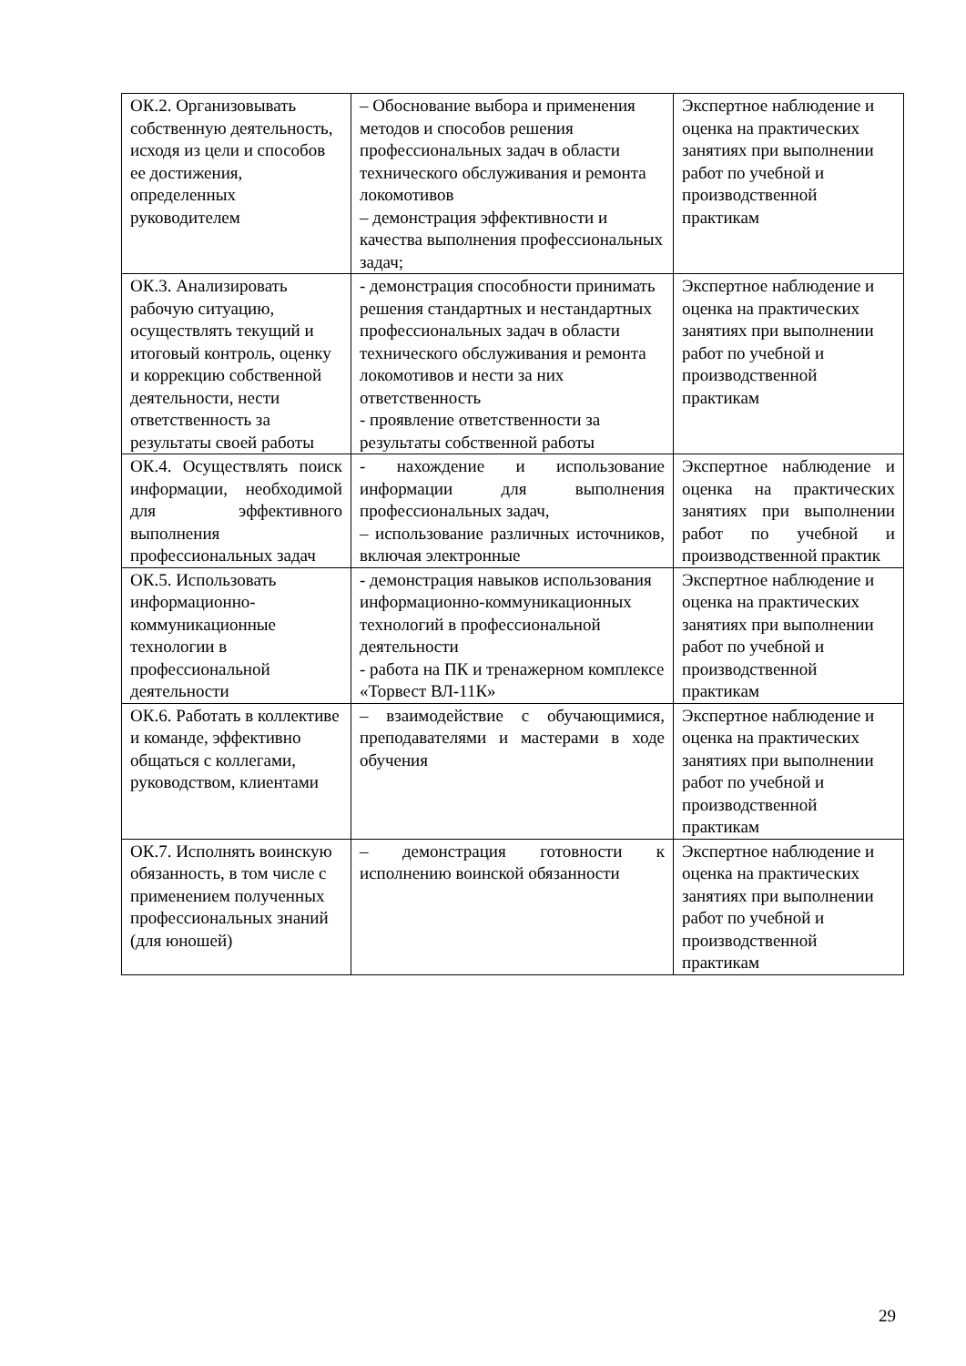| ОК.2. Организовывать собственную деятельность, исходя из цели и способов ее достижения, определенных руководителем | – Обоснование выбора и применения методов и способов решения профессиональных задач в области технического обслуживания и ремонта локомотивов – демонстрация эффективности и качества выполнения профессиональных задач; | Экспертное наблюдение и оценка на практических занятиях при выполнении работ по учебной и производственной практикам |
| ОК.3. Анализировать рабочую ситуацию, осуществлять текущий и итоговый контроль, оценку и коррекцию собственной деятельности, нести ответственность за результаты своей работы | - демонстрация способности принимать решения стандартных и нестандартных профессиональных задач в области технического обслуживания и ремонта локомотивов и нести за них ответственность - проявление ответственности за результаты собственной работы | Экспертное наблюдение и оценка на практических занятиях при выполнении работ по учебной и производственной практикам |
| ОК.4. Осуществлять поиск информации, необходимой для эффективного выполнения профессиональных задач | - нахождение и использование информации для выполнения профессиональных задач, – использование различных источников, включая электронные | Экспертное наблюдение и оценка на практических занятиях при выполнении работ по учебной и производственной практик |
| ОК.5. Использовать информационно-коммуникационные технологии в профессиональной деятельности | - демонстрация навыков использования информационно-коммуникационных технологий в профессиональной деятельности - работа на ПК и тренажерном комплексе «Торвест ВЛ-11К» | Экспертное наблюдение и оценка на практических занятиях при выполнении работ по учебной и производственной практикам |
| ОК.6. Работать в коллективе и команде, эффективно общаться с коллегами, руководством, клиентами | – взаимодействие с обучающимися, преподавателями и мастерами в ходе обучения | Экспертное наблюдение и оценка на практических занятиях при выполнении работ по учебной и производственной практикам |
| ОК.7. Исполнять воинскую обязанность, в том числе с применением полученных профессиональных знаний (для юношей) | – демонстрация готовности к исполнению воинской обязанности | Экспертное наблюдение и оценка на практических занятиях при выполнении работ по учебной и производственной практикам |
29